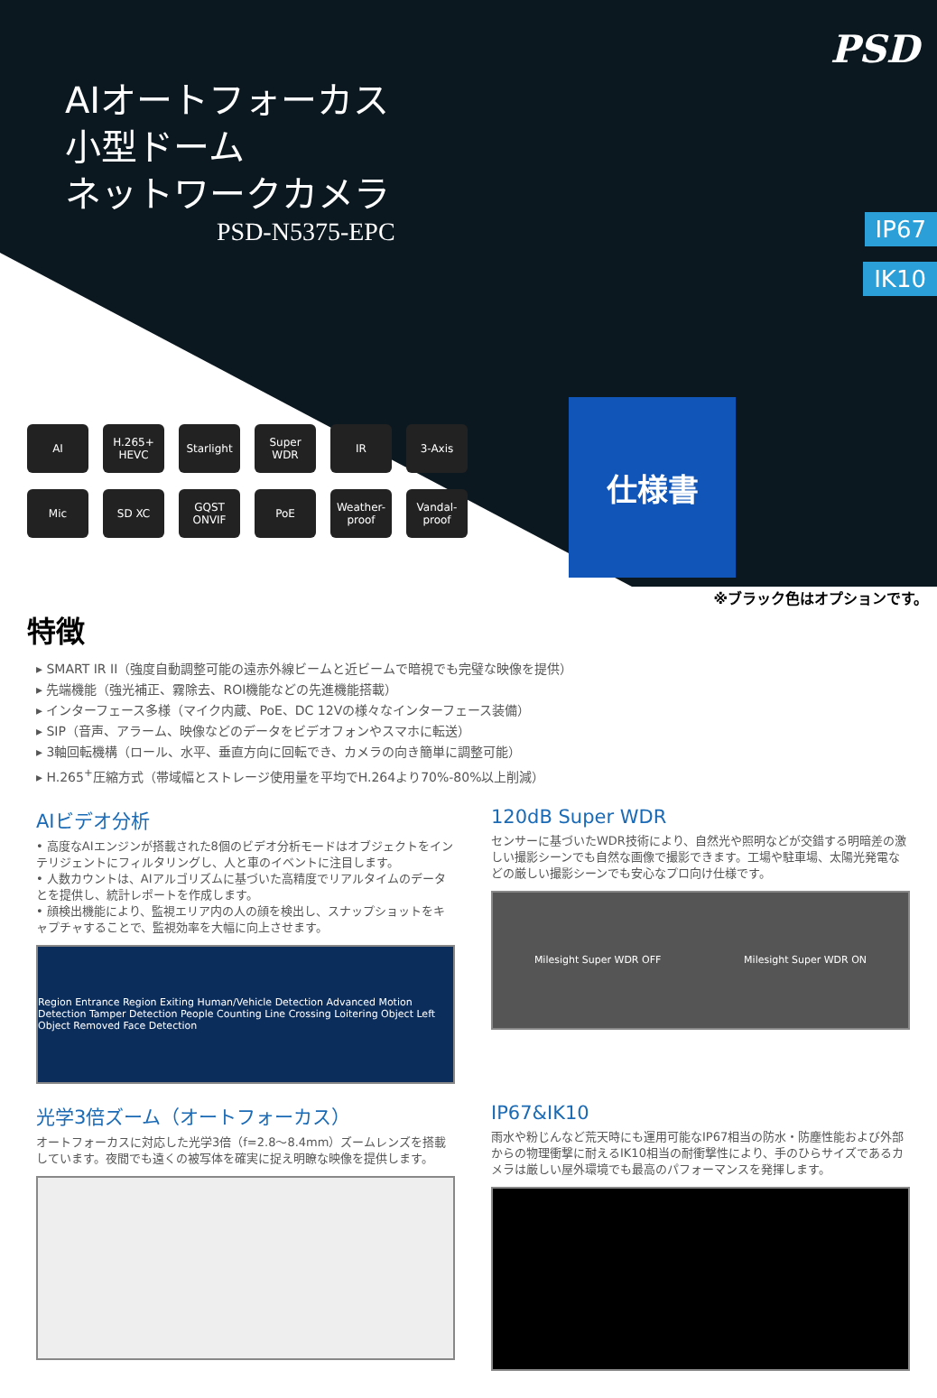PSD
AIオートフォーカス
小型ドーム
ネットワークカメラ
PSD-N5375-EPC
IP67
IK10
AI
H.265+ HEVC
Starlight
Super WDR
IR
3-Axis
Mic
SD XC
GQST ONVIF
PoE
Weather-proof
Vandal-proof
仕様書
※ブラック色はオプションです。
特徴
▸ SMART IR II（強度自動調整可能の遠赤外線ビームと近ビームで暗視でも完璧な映像を提供）
▸ 先端機能（強光補正、霧除去、ROI機能などの先進機能搭載）
▸ インターフェース多様（マイク内蔵、PoE、DC 12Vの様々なインターフェース装備）
▸ SIP（音声、アラーム、映像などのデータをビデオフォンやスマホに転送）
▸ 3軸回転機構（ロール、水平、垂直方向に回転でき、カメラの向き簡単に調整可能）
▸ H.265<sup>+</sup>圧縮方式（帯域幅とストレージ使用量を平均でH.264より70%-80%以上削減）
AIビデオ分析
• 高度なAIエンジンが搭載された8個のビデオ分析モードはオブジェクトをインテリジェントにフィルタリングし、人と車のイベントに注目します。
• 人数カウントは、AIアルゴリズムに基づいた高精度でリアルタイムのデータとを提供し、統計レポートを作成します。
• 顔検出機能により、監視エリア内の人の顔を検出し、スナップショットをキャプチャすることで、監視効率を大幅に向上させます。
Region Entrance Region Exiting Human/Vehicle Detection Advanced Motion Detection Tamper Detection People Counting Line Crossing Loitering Object Left Object Removed Face Detection
120dB Super WDR
センサーに基づいたWDR技術により、自然光や照明などが交錯する明暗差の激しい撮影シーンでも自然な画像で撮影できます。工場や駐車場、太陽光発電などの厳しい撮影シーンでも安心なプロ向け仕様です。
Milesight Super WDR OFF Milesight Super WDR ON
光学3倍ズーム（オートフォーカス）
オートフォーカスに対応した光学3倍（f=2.8～8.4mm）ズームレンズを搭載しています。夜間でも遠くの被写体を確実に捉え明瞭な映像を提供します。
IP67&IK10
雨水や粉じんなど荒天時にも運用可能なIP67相当の防水・防塵性能および外部からの物理衝撃に耐えるIK10相当の耐衝撃性により、手のひらサイズであるカメラは厳しい屋外環境でも最高のパフォーマンスを発揮します。